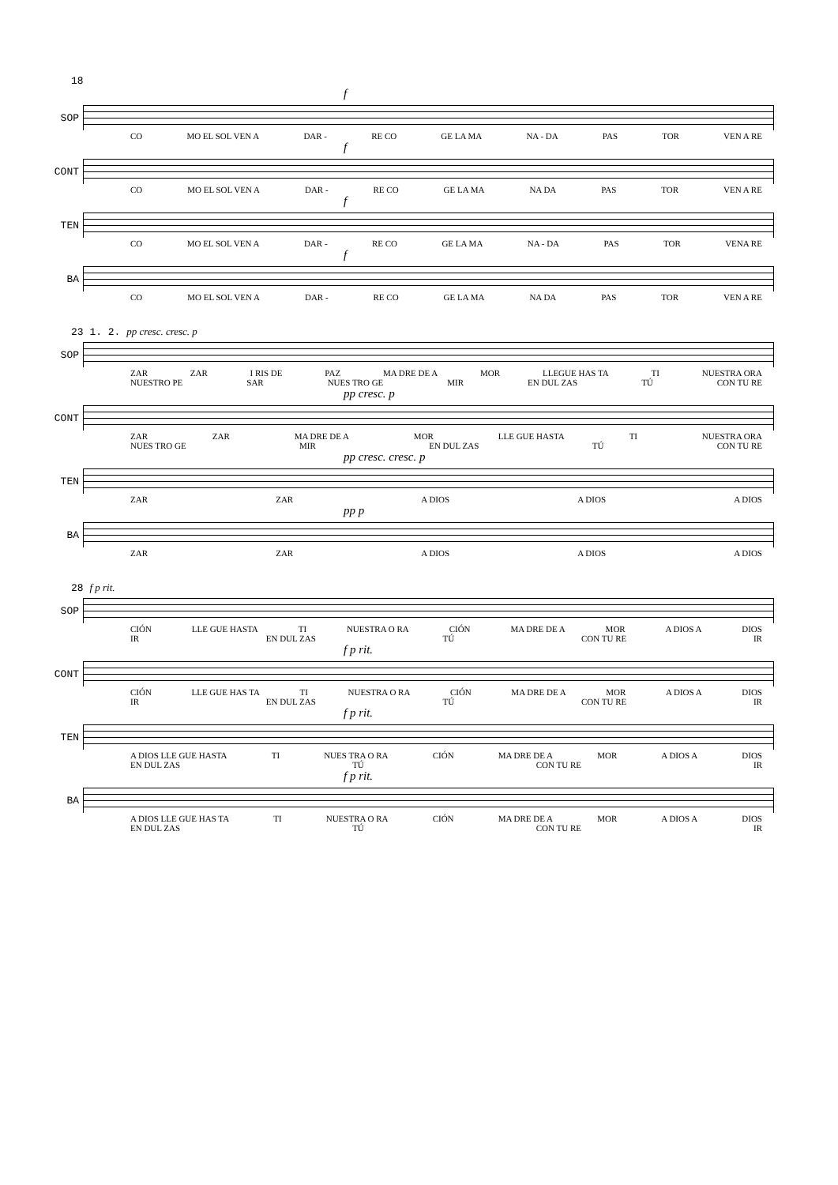18
f
SOP
CO MO EL SOL VEN A DAR - RE CO GE LA MA NA - DA PAS TOR VEN A RE
f
CONT
CO MO EL SOL VEN A DAR - RE CO GE LA MA NA DA PAS TOR VEN A RE
f
TEN
CO MO EL SOL VEN A DAR - RE CO GE LA MA NA - DA PAS TOR VENA RE
f
BA
CO MO EL SOL VEN A DAR - RE CO GE LA MA NA DA PAS TOR VEN A RE
23 1. 2. pp cresc. cresc. p
SOP
ZAR ZAR I RIS DE PAZ MA DRE DE A MOR LLEGUE HAS TA TI NUESTRA ORA
NUESTRO PE SAR NUES TRO GE MIR EN DUL ZAS TÚ CON TU RE
pp cresc. p
CONT
ZAR ZAR MA DRE DE A MOR LLE GUE HASTA TI NUESTRA ORA
NUES TRO GE MIR EN DUL ZAS TÚ CON TU RE
pp cresc. cresc. p
TEN
ZAR ZAR A DIOS A DIOS A DIOS
pp p
BA
ZAR ZAR A DIOS A DIOS A DIOS
28 f p rit.
SOP
CIÓN LLE GUE HASTA TI NUESTRA O RA CIÓN MA DRE DE A MOR A DIOS A DIOS
IR EN DUL ZAS TÚ CON TU RE IR
f p rit.
CONT
CIÓN LLE GUE HAS TA TI NUESTRA O RA CIÓN MA DRE DE A MOR A DIOS A DIOS
IR EN DUL ZAS TÚ CON TU RE IR
f p rit.
TEN
A DIOS LLE GUE HASTA TI NUES TRA O RA CIÓN MA DRE DE A MOR A DIOS A DIOS
EN DUL ZAS TÚ CON TU RE IR
f p rit.
BA
A DIOS LLE GUE HAS TA TI NUESTRA O RA CIÓN MA DRE DE A MOR A DIOS A DIOS
EN DUL ZAS TÚ CON TU RE IR